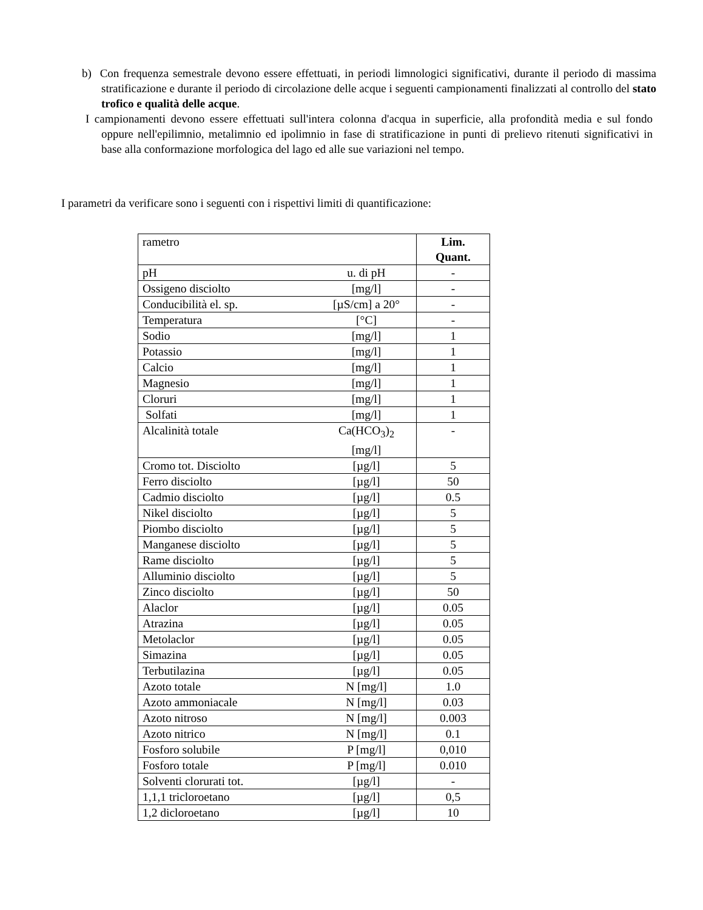b) Con frequenza semestrale devono essere effettuati, in periodi limnologici significativi, durante il periodo di massima stratificazione e durante il periodo di circolazione delle acque i seguenti campionamenti finalizzati al controllo del stato trofico e qualità delle acque.
I campionamenti devono essere effettuati sull'intera colonna d'acqua in superficie, alla profondità media e sul fondo oppure nell'epilimnio, metalimnio ed ipolimnio in fase di stratificazione in punti di prelievo ritenuti significativi in base alla conformazione morfologica del lago ed alle sue variazioni nel tempo.
I parametri da verificare sono i seguenti con i rispettivi limiti di quantificazione:
| rametro | | Lim. Quant. |
| pH | u. di pH | - |
| Ossigeno disciolto | [mg/l] | - |
| Conducibilità el. sp. | [µS/cm] a 20° | - |
| Temperatura | [°C] | - |
| Sodio | [mg/l] | 1 |
| Potassio | [mg/l] | 1 |
| Calcio | [mg/l] | 1 |
| Magnesio | [mg/l] | 1 |
| Cloruri | [mg/l] | 1 |
| Solfati | [mg/l] | 1 |
| Alcalinità totale | Ca(HCO<sub>3</sub>)<sub>2</sub> [mg/l] | - |
| Cromo tot. Disciolto | [µg/l] | 5 |
| Ferro disciolto | [µg/l] | 50 |
| Cadmio disciolto | [µg/l] | 0.5 |
| Nikel disciolto | [µg/l] | 5 |
| Piombo disciolto | [µg/l] | 5 |
| Manganese disciolto | [µg/l] | 5 |
| Rame disciolto | [µg/l] | 5 |
| Alluminio disciolto | [µg/l] | 5 |
| Zinco disciolto | [µg/l] | 50 |
| Alaclor | [µg/l] | 0.05 |
| Atrazina | [µg/l] | 0.05 |
| Metolaclor | [µg/l] | 0.05 |
| Simazina | [µg/l] | 0.05 |
| Terbutilazina | [µg/l] | 0.05 |
| Azoto totale | N [mg/l] | 1.0 |
| Azoto ammoniacale | N [mg/l] | 0.03 |
| Azoto nitroso | N [mg/l] | 0.003 |
| Azoto nitrico | N [mg/l] | 0.1 |
| Fosforo solubile | P [mg/l] | 0,010 |
| Fosforo totale | P [mg/l] | 0.010 |
| Solventi clorurati tot. | [µg/l] | - |
| 1,1,1 tricloroetano | [µg/l] | 0,5 |
| 1,2 dicloroetano | [µg/l] | 10 |